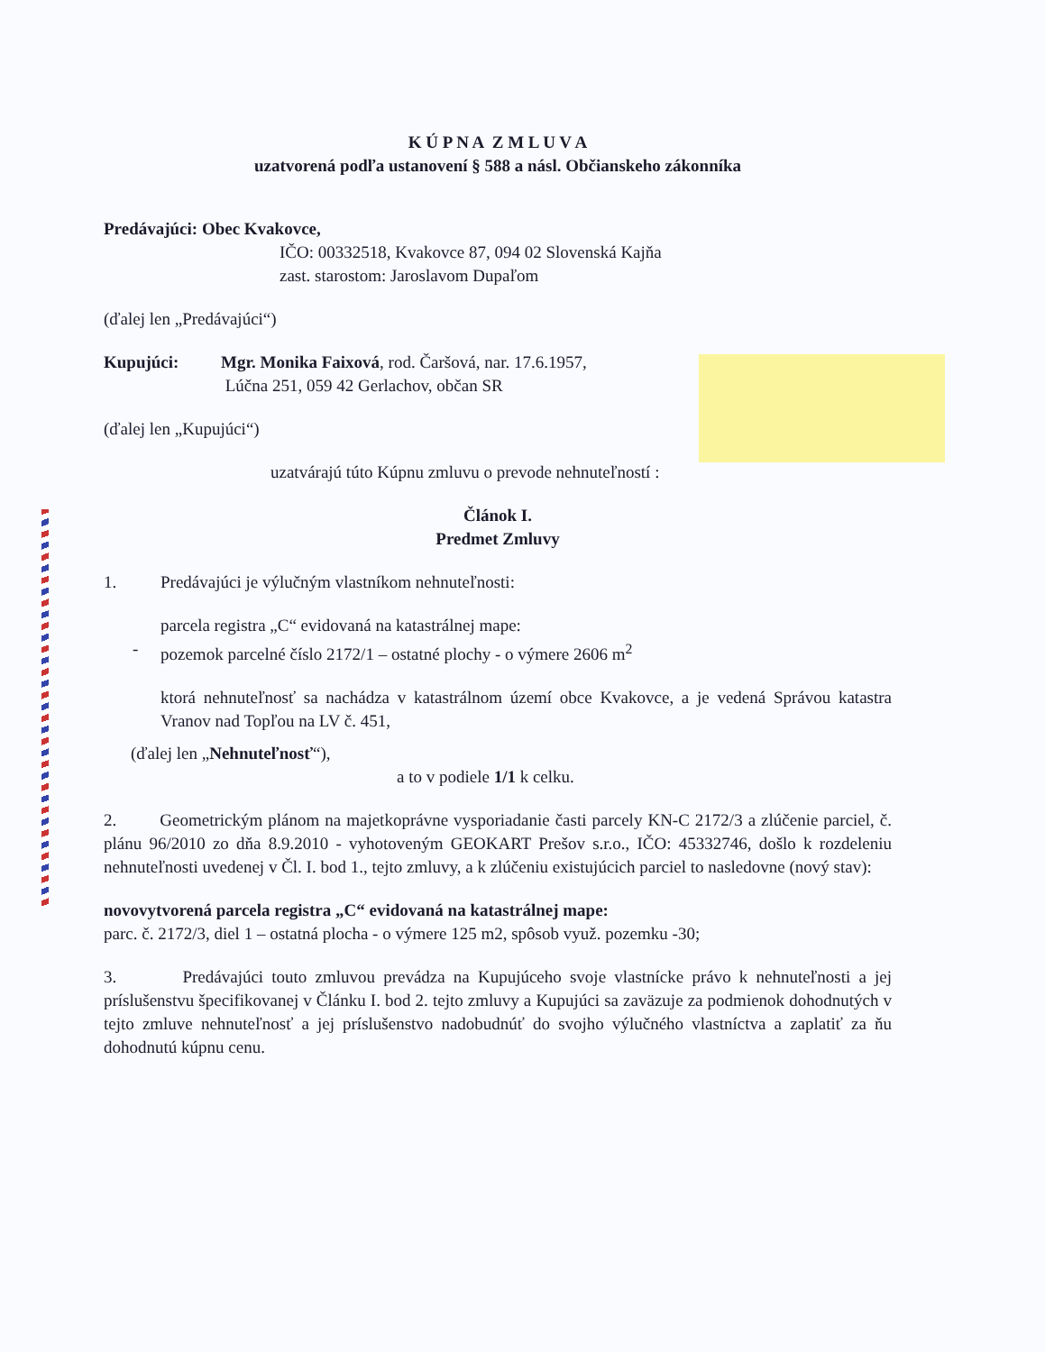K Ú P N A Z M L U V A
uzatvorená podľa ustanovení § 588 a násl. Občianskeho zákonníka
Predávajúci: Obec Kvakovce,
IČO: 00332518, Kvakovce 87, 094 02 Slovenská Kajňa
zast. starostom: Jaroslavom Dupaľom
(ďalej len „Predávajúci“)
Kupujúci: Mgr. Monika Faixová, rod. Čaršová, nar. 17.6.1957,
Lúčna 251, 059 42 Gerlachov, občan SR
(ďalej len „Kupujúci“)
uzatvárajú túto Kúpnu zmluvu o prevode nehnuteľností :
Článok I.
Predmet Zmluvy
1. Predávajúci je výlučným vlastníkom nehnuteľnosti:
parcela registra „C“ evidovaná na katastrálnej mape:
- pozemok parcelné číslo 2172/1 – ostatné plochy - o výmere 2606 m<sup>2</sup>
ktorá nehnuteľnosť sa nachádza v katastrálnom území obce Kvakovce, a je vedená Správou katastra Vranov nad Topľou na LV č. 451,
(ďalej len „Nehnuteľnosť“),
a to v podiele 1/1 k celku.
2. Geometrickým plánom na majetkoprávne vysporiadanie časti parcely KN-C 2172/3 a zlúčenie parciel, č. plánu 96/2010 zo dňa 8.9.2010 - vyhotoveným GEOKART Prešov s.r.o., IČO: 45332746, došlo k rozdeleniu nehnuteľnosti uvedenej v Čl. I. bod 1., tejto zmluvy, a k zlúčeniu existujúcich parciel to nasledovne (nový stav):
novovytvorená parcela registra „C“ evidovaná na katastrálnej mape:
parc. č. 2172/3, diel 1 – ostatná plocha - o výmere 125 m2, spôsob využ. pozemku -30;
3. Predávajúci touto zmluvou prevádza na Kupujúceho svoje vlastnícke právo k nehnuteľnosti a jej príslušenstvu špecifikovanej v Článku I. bod 2. tejto zmluvy a Kupujúci sa zaväzuje za podmienok dohodnutých v tejto zmluve nehnuteľnosť a jej príslušenstvo nadobudnúť do svojho výlučného vlastníctva a zaplatiť za ňu dohodnutú kúpnu cenu.